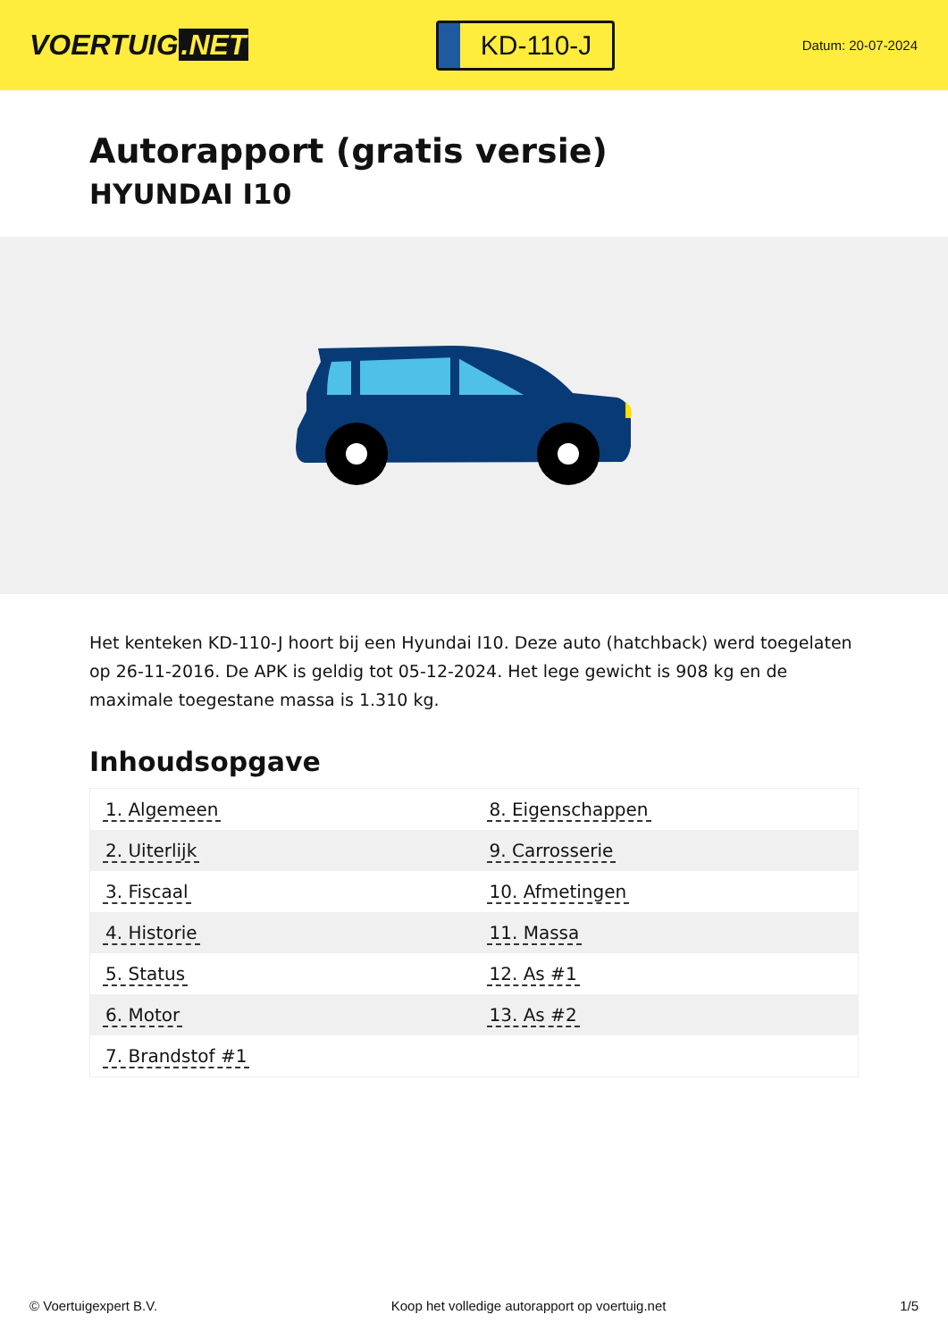VOERTUIG.NET
KD-110-J
Datum: 20-07-2024
Autorapport (gratis versie)
HYUNDAI I10
Het kenteken KD-110-J hoort bij een Hyundai I10. Deze auto (hatchback) werd toegelaten op 26-11-2016. De APK is geldig tot 05-12-2024. Het lege gewicht is 908 kg en de maximale toegestane massa is 1.310 kg.
Inhoudsopgave
| 1. Algemeen | 8. Eigenschappen |
| 2. Uiterlijk | 9. Carrosserie |
| 3. Fiscaal | 10. Afmetingen |
| 4. Historie | 11. Massa |
| 5. Status | 12. As #1 |
| 6. Motor | 13. As #2 |
| 7. Brandstof #1 | |
© Voertuigexpert B.V. Koop het volledige autorapport op voertuig.net 1/5